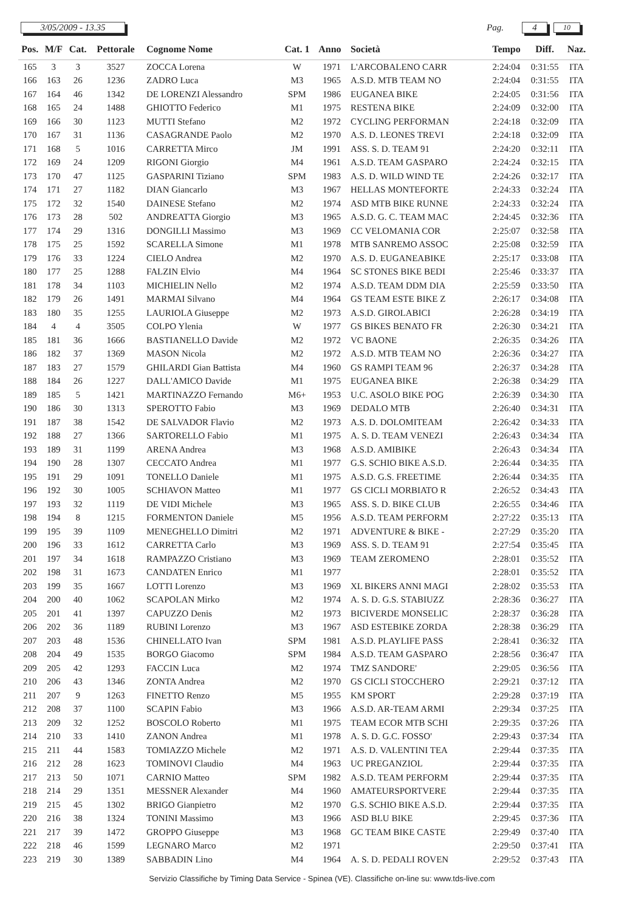3/05/2009 - 13.35 Pag. 4
10
| Pos. | M/F | Cat. | Pettorale | Cognome Nome | Cat. 1 | Anno | Società | Tempo | Diff. | Naz. |
| --- | --- | --- | --- | --- | --- | --- | --- | --- | --- | --- |
| 165 | 3 | 3 | 3527 | ZOCCA Lorena | W | 1971 | L'ARCOBALENO CARR | 2:24:04 | 0:31:55 | ITA |
| 166 | 163 | 26 | 1236 | ZADRO Luca | M3 | 1965 | A.S.D. MTB TEAM NO | 2:24:04 | 0:31:55 | ITA |
| 167 | 164 | 46 | 1342 | DE LORENZI Alessandro | SPM | 1986 | EUGANEA BIKE | 2:24:05 | 0:31:56 | ITA |
| 168 | 165 | 24 | 1488 | GHIOTTO Federico | M1 | 1975 | RESTENA BIKE | 2:24:09 | 0:32:00 | ITA |
| 169 | 166 | 30 | 1123 | MUTTI Stefano | M2 | 1972 | CYCLING PERFORMAN | 2:24:18 | 0:32:09 | ITA |
| 170 | 167 | 31 | 1136 | CASAGRANDE Paolo | M2 | 1970 | A.S. D. LEONES TREVI | 2:24:18 | 0:32:09 | ITA |
| 171 | 168 | 5 | 1016 | CARRETTA Mirco | JM | 1991 | ASS. S. D. TEAM 91 | 2:24:20 | 0:32:11 | ITA |
| 172 | 169 | 24 | 1209 | RIGONI Giorgio | M4 | 1961 | A.S.D. TEAM GASPARO | 2:24:24 | 0:32:15 | ITA |
| 173 | 170 | 47 | 1125 | GASPARINI Tiziano | SPM | 1983 | A.S. D. WILD WIND TE | 2:24:26 | 0:32:17 | ITA |
| 174 | 171 | 27 | 1182 | DIAN Giancarlo | M3 | 1967 | HELLAS MONTEFORTE | 2:24:33 | 0:32:24 | ITA |
| 175 | 172 | 32 | 1540 | DAINESE Stefano | M2 | 1974 | ASD MTB BIKE RUNNE | 2:24:33 | 0:32:24 | ITA |
| 176 | 173 | 28 | 502 | ANDREATTA Giorgio | M3 | 1965 | A.S.D. G. C. TEAM MAC | 2:24:45 | 0:32:36 | ITA |
| 177 | 174 | 29 | 1316 | DONGILLI Massimo | M3 | 1969 | CC VELOMANIA COR | 2:25:07 | 0:32:58 | ITA |
| 178 | 175 | 25 | 1592 | SCARELLA Simone | M1 | 1978 | MTB SANREMO ASSOC | 2:25:08 | 0:32:59 | ITA |
| 179 | 176 | 33 | 1224 | CIELO Andrea | M2 | 1970 | A.S. D. EUGANEABIKE | 2:25:17 | 0:33:08 | ITA |
| 180 | 177 | 25 | 1288 | FALZIN Elvio | M4 | 1964 | SC STONES BIKE BEDI | 2:25:46 | 0:33:37 | ITA |
| 181 | 178 | 34 | 1103 | MICHIELIN Nello | M2 | 1974 | A.S.D. TEAM DDM DIA | 2:25:59 | 0:33:50 | ITA |
| 182 | 179 | 26 | 1491 | MARMAI Silvano | M4 | 1964 | GS TEAM ESTE BIKE Z | 2:26:17 | 0:34:08 | ITA |
| 183 | 180 | 35 | 1255 | LAURIOLA Giuseppe | M2 | 1973 | A.S.D. GIROLABICI | 2:26:28 | 0:34:19 | ITA |
| 184 | 4 | 4 | 3505 | COLPO Ylenia | W | 1977 | GS BIKES BENATO FR | 2:26:30 | 0:34:21 | ITA |
| 185 | 181 | 36 | 1666 | BASTIANELLO Davide | M2 | 1972 | VC BAONE | 2:26:35 | 0:34:26 | ITA |
| 186 | 182 | 37 | 1369 | MASON Nicola | M2 | 1972 | A.S.D. MTB TEAM NO | 2:26:36 | 0:34:27 | ITA |
| 187 | 183 | 27 | 1579 | GHILARDI Gian Battista | M4 | 1960 | GS RAMPI TEAM 96 | 2:26:37 | 0:34:28 | ITA |
| 188 | 184 | 26 | 1227 | DALL'AMICO Davide | M1 | 1975 | EUGANEA BIKE | 2:26:38 | 0:34:29 | ITA |
| 189 | 185 | 5 | 1421 | MARTINAZZO Fernando | M6+ | 1953 | U.C. ASOLO BIKE POG | 2:26:39 | 0:34:30 | ITA |
| 190 | 186 | 30 | 1313 | SPEROTTO Fabio | M3 | 1969 | DEDALO MTB | 2:26:40 | 0:34:31 | ITA |
| 191 | 187 | 38 | 1542 | DE SALVADOR Flavio | M2 | 1973 | A.S. D. DOLOMITEAM | 2:26:42 | 0:34:33 | ITA |
| 192 | 188 | 27 | 1366 | SARTORELLO Fabio | M1 | 1975 | A. S. D. TEAM VENEZI | 2:26:43 | 0:34:34 | ITA |
| 193 | 189 | 31 | 1199 | ARENA Andrea | M3 | 1968 | A.S.D. AMIBIKE | 2:26:43 | 0:34:34 | ITA |
| 194 | 190 | 28 | 1307 | CECCATO Andrea | M1 | 1977 | G.S. SCHIO BIKE A.S.D. | 2:26:44 | 0:34:35 | ITA |
| 195 | 191 | 29 | 1091 | TONELLO Daniele | M1 | 1975 | A.S.D. G.S. FREETIME | 2:26:44 | 0:34:35 | ITA |
| 196 | 192 | 30 | 1005 | SCHIAVON Matteo | M1 | 1977 | GS CICLI MORBIATO R | 2:26:52 | 0:34:43 | ITA |
| 197 | 193 | 32 | 1119 | DE VIDI Michele | M3 | 1965 | ASS. S. D. BIKE CLUB | 2:26:55 | 0:34:46 | ITA |
| 198 | 194 | 8 | 1215 | FORMENTON Daniele | M5 | 1956 | A.S.D. TEAM PERFORM | 2:27:22 | 0:35:13 | ITA |
| 199 | 195 | 39 | 1109 | MENEGHELLO Dimitri | M2 | 1971 | ADVENTURE & BIKE - | 2:27:29 | 0:35:20 | ITA |
| 200 | 196 | 33 | 1612 | CARRETTA Carlo | M3 | 1969 | ASS. S. D. TEAM 91 | 2:27:54 | 0:35:45 | ITA |
| 201 | 197 | 34 | 1618 | RAMPAZZO Cristiano | M3 | 1969 | TEAM ZEROMENO | 2:28:01 | 0:35:52 | ITA |
| 202 | 198 | 31 | 1673 | CANDATEN Enrico | M1 | 1977 | | 2:28:01 | 0:35:52 | ITA |
| 203 | 199 | 35 | 1667 | LOTTI Lorenzo | M3 | 1969 | XL BIKERS ANNI MAGI | 2:28:02 | 0:35:53 | ITA |
| 204 | 200 | 40 | 1062 | SCAPOLAN Mirko | M2 | 1974 | A. S. D. G.S. STABIUZZ | 2:28:36 | 0:36:27 | ITA |
| 205 | 201 | 41 | 1397 | CAPUZZO Denis | M2 | 1973 | BICIVERDE MONSELIC | 2:28:37 | 0:36:28 | ITA |
| 206 | 202 | 36 | 1189 | RUBINI Lorenzo | M3 | 1967 | ASD ESTEBIKE ZORDA | 2:28:38 | 0:36:29 | ITA |
| 207 | 203 | 48 | 1536 | CHINELLATO Ivan | SPM | 1981 | A.S.D. PLAYLIFE PASS | 2:28:41 | 0:36:32 | ITA |
| 208 | 204 | 49 | 1535 | BORGO Giacomo | SPM | 1984 | A.S.D. TEAM GASPARO | 2:28:56 | 0:36:47 | ITA |
| 209 | 205 | 42 | 1293 | FACCIN Luca | M2 | 1974 | TMZ SANDORE' | 2:29:05 | 0:36:56 | ITA |
| 210 | 206 | 43 | 1346 | ZONTA Andrea | M2 | 1970 | GS CICLI STOCCHERO | 2:29:21 | 0:37:12 | ITA |
| 211 | 207 | 9 | 1263 | FINETTO Renzo | M5 | 1955 | KM SPORT | 2:29:28 | 0:37:19 | ITA |
| 212 | 208 | 37 | 1100 | SCAPIN Fabio | M3 | 1966 | A.S.D. AR-TEAM ARMI | 2:29:34 | 0:37:25 | ITA |
| 213 | 209 | 32 | 1252 | BOSCOLO Roberto | M1 | 1975 | TEAM ECOR MTB SCHI | 2:29:35 | 0:37:26 | ITA |
| 214 | 210 | 33 | 1410 | ZANON Andrea | M1 | 1978 | A. S. D. G.C. FOSSO' | 2:29:43 | 0:37:34 | ITA |
| 215 | 211 | 44 | 1583 | TOMIAZZO Michele | M2 | 1971 | A.S. D. VALENTINI TEA | 2:29:44 | 0:37:35 | ITA |
| 216 | 212 | 28 | 1623 | TOMINOVI Claudio | M4 | 1963 | UC PREGANZIOL | 2:29:44 | 0:37:35 | ITA |
| 217 | 213 | 50 | 1071 | CARNIO Matteo | SPM | 1982 | A.S.D. TEAM PERFORM | 2:29:44 | 0:37:35 | ITA |
| 218 | 214 | 29 | 1351 | MESSNER Alexander | M4 | 1960 | AMATEURSPORTVERE | 2:29:44 | 0:37:35 | ITA |
| 219 | 215 | 45 | 1302 | BRIGO Gianpietro | M2 | 1970 | G.S. SCHIO BIKE A.S.D. | 2:29:44 | 0:37:35 | ITA |
| 220 | 216 | 38 | 1324 | TONINI Massimo | M3 | 1966 | ASD BLU BIKE | 2:29:45 | 0:37:36 | ITA |
| 221 | 217 | 39 | 1472 | GROPPO Giuseppe | M3 | 1968 | GC TEAM BIKE CASTE | 2:29:49 | 0:37:40 | ITA |
| 222 | 218 | 46 | 1599 | LEGNARO Marco | M2 | 1971 | | 2:29:50 | 0:37:41 | ITA |
| 223 | 219 | 30 | 1389 | SABBADIN Lino | M4 | 1964 | A. S. D. PEDALI ROVEN | 2:29:52 | 0:37:43 | ITA |
Servizio Classifiche by Timing Data Service - Spinea (VE). Classifiche on-line su: www.tds-live.com